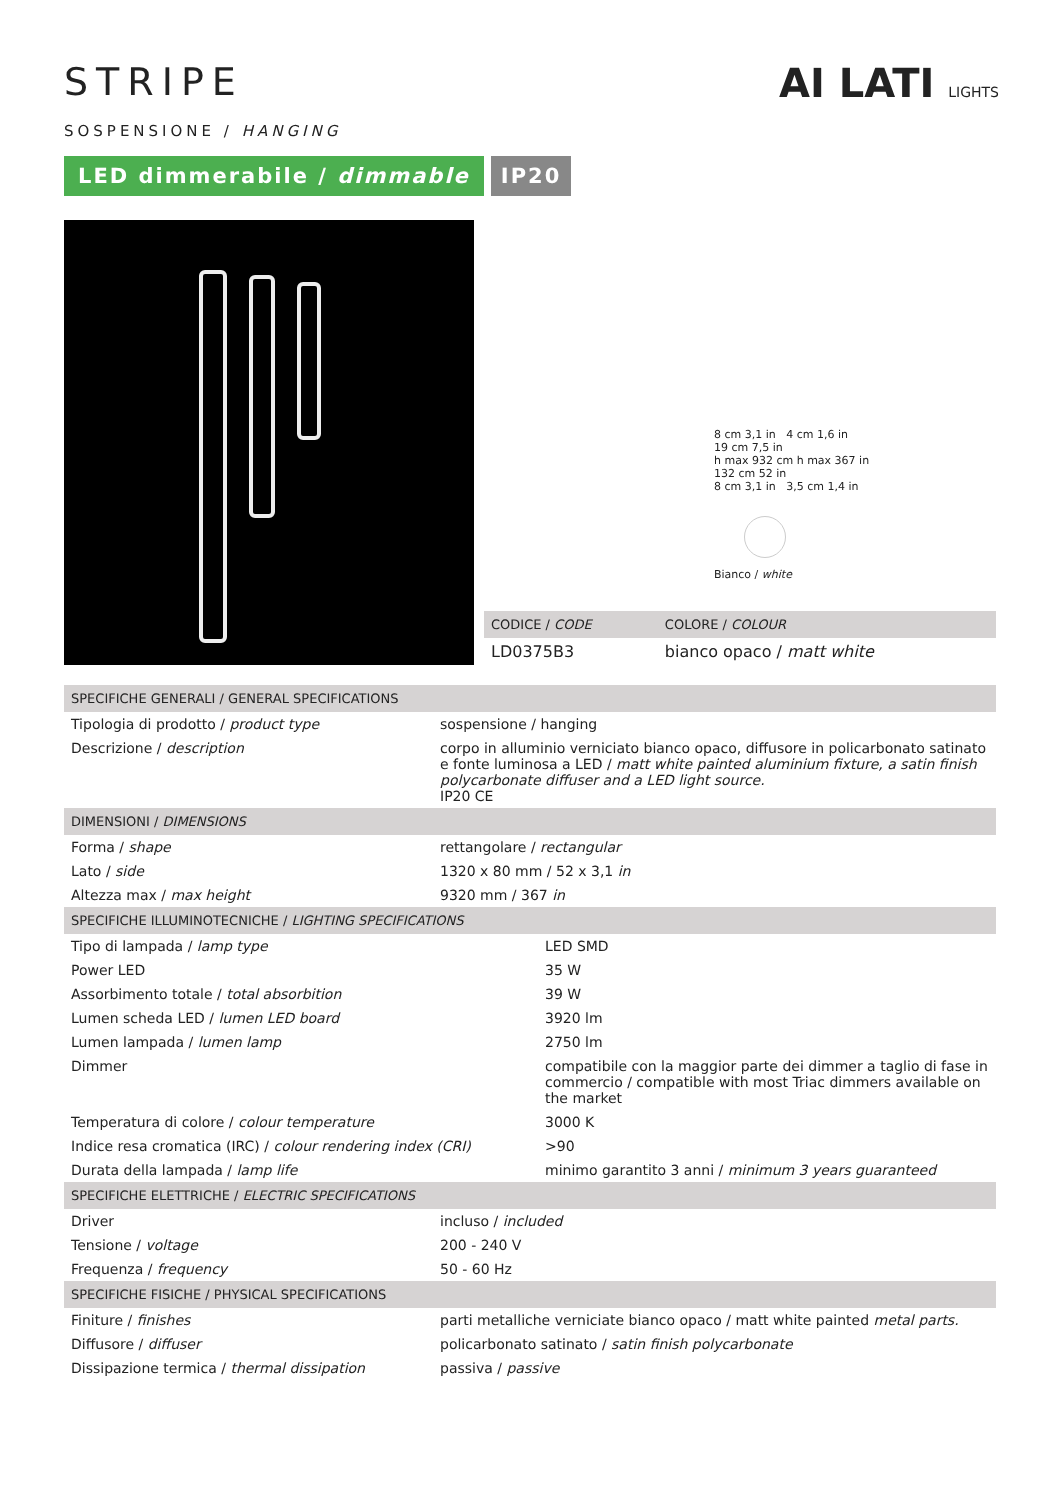AI LATI LIGHTS
STRIPE
SOSPENSIONE / HANGING
LED dimmerabile / dimmable IP20
8 cm 3,1 in 4 cm 1,6 in
19 cm 7,5 in
h max 932 cm h max 367 in
132 cm 52 in
8 cm 3,1 in 3,5 cm 1,4 in
Bianco / white
| CODICE / CODE | COLORE / COLOUR |
| --- | --- |
| LD0375B3 | bianco opaco / matt white |
| SPECIFICHE GENERALI / GENERAL SPECIFICATIONS | |
| --- | --- |
| Tipologia di prodotto / product type | sospensione / hanging |
| Descrizione / description | corpo in alluminio verniciato bianco opaco, diffusore in policarbonato satinato e fonte luminosa a LED / matt white painted aluminium fixture, a satin finish polycarbonate diffuser and a LED light source. IP20 CE |
| DIMENSIONI / DIMENSIONS | |
| Forma / shape | rettangolare / rectangular |
| Lato / side | 1320 x 80 mm / 52 x 3,1 in |
| Altezza max / max height | 9320 mm / 367 in |
| SPECIFICHE ILLUMINOTECNICHE / LIGHTING SPECIFICATIONS | |
| --- | --- |
| Tipo di lampada / lamp type | LED SMD |
| Power LED | 35 W |
| Assorbimento totale / total absorbition | 39 W |
| Lumen scheda LED / lumen LED board | 3920 lm |
| Lumen lampada / lumen lamp | 2750 lm |
| Dimmer | compatibile con la maggior parte dei dimmer a taglio di fase in commercio / compatible with most Triac dimmers available on the market |
| Temperatura di colore / colour temperature | 3000 K |
| Indice resa cromatica (IRC) / colour rendering index (CRI) | >90 |
| Durata della lampada / lamp life | minimo garantito 3 anni / minimum 3 years guaranteed |
| SPECIFICHE ELETTRICHE / ELECTRIC SPECIFICATIONS | |
| --- | --- |
| Driver | incluso / included |
| Tensione / voltage | 200 - 240 V |
| Frequenza / frequency | 50 - 60 Hz |
| SPECIFICHE FISICHE / PHYSICAL SPECIFICATIONS | |
| Finiture / finishes | parti metalliche verniciate bianco opaco / matt white painted metal parts. |
| Diffusore / diffuser | policarbonato satinato / satin finish polycarbonate |
| Dissipazione termica / thermal dissipation | passiva / passive |